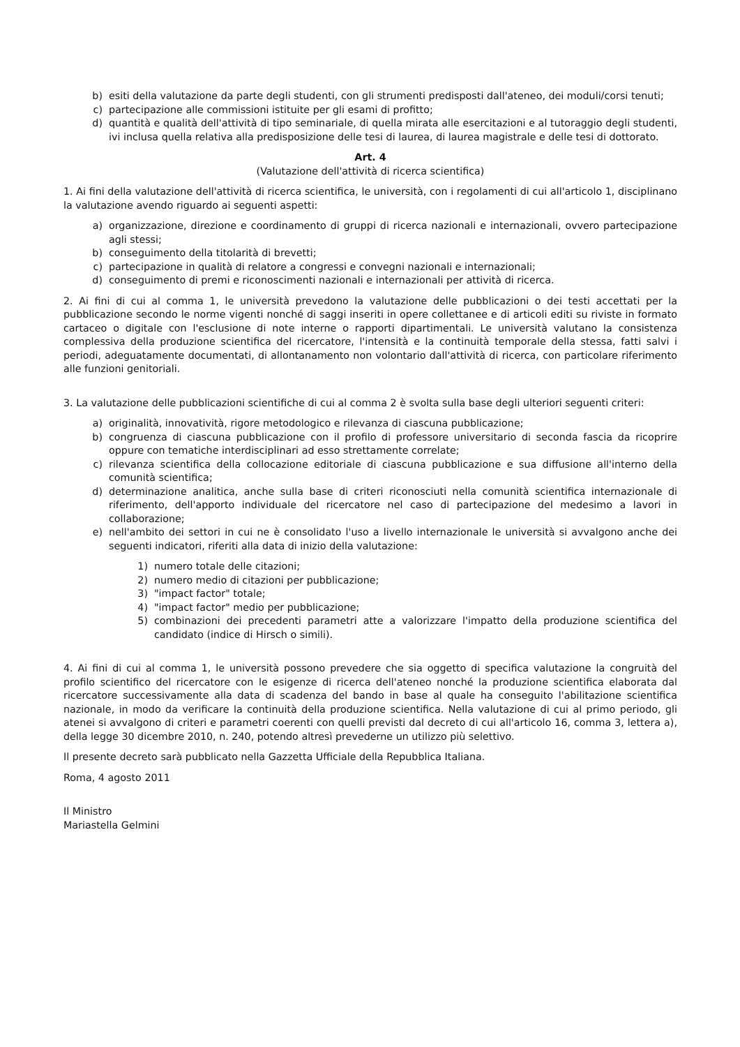b) esiti della valutazione da parte degli studenti, con gli strumenti predisposti dall'ateneo, dei moduli/corsi tenuti;
c) partecipazione alle commissioni istituite per gli esami di profitto;
d) quantità e qualità dell'attività di tipo seminariale, di quella mirata alle esercitazioni e al tutoraggio degli studenti, ivi inclusa quella relativa alla predisposizione delle tesi di laurea, di laurea magistrale e delle tesi di dottorato.
Art. 4
(Valutazione dell'attività di ricerca scientifica)
1. Ai fini della valutazione dell'attività di ricerca scientifica, le università, con i regolamenti di cui all'articolo 1, disciplinano la valutazione avendo riguardo ai seguenti aspetti:
a) organizzazione, direzione e coordinamento di gruppi di ricerca nazionali e internazionali, ovvero partecipazione agli stessi;
b) conseguimento della titolarità di brevetti;
c) partecipazione in qualità di relatore a congressi e convegni nazionali e internazionali;
d) conseguimento di premi e riconoscimenti nazionali e internazionali per attività di ricerca.
2. Ai fini di cui al comma 1, le università prevedono la valutazione delle pubblicazioni o dei testi accettati per la pubblicazione secondo le norme vigenti nonché di saggi inseriti in opere collettanee e di articoli editi su riviste in formato cartaceo o digitale con l'esclusione di note interne o rapporti dipartimentali. Le università valutano la consistenza complessiva della produzione scientifica del ricercatore, l'intensità e la continuità temporale della stessa, fatti salvi i periodi, adeguatamente documentati, di allontanamento non volontario dall'attività di ricerca, con particolare riferimento alle funzioni genitoriali.
3. La valutazione delle pubblicazioni scientifiche di cui al comma 2 è svolta sulla base degli ulteriori seguenti criteri:
a) originalità, innovatività, rigore metodologico e rilevanza di ciascuna pubblicazione;
b) congruenza di ciascuna pubblicazione con il profilo di professore universitario di seconda fascia da ricoprire oppure con tematiche interdisciplinari ad esso strettamente correlate;
c) rilevanza scientifica della collocazione editoriale di ciascuna pubblicazione e sua diffusione all'interno della comunità scientifica;
d) determinazione analitica, anche sulla base di criteri riconosciuti nella comunità scientifica internazionale di riferimento, dell'apporto individuale del ricercatore nel caso di partecipazione del medesimo a lavori in collaborazione;
e) nell'ambito dei settori in cui ne è consolidato l'uso a livello internazionale le università si avvalgono anche dei seguenti indicatori, riferiti alla data di inizio della valutazione:
1) numero totale delle citazioni;
2) numero medio di citazioni per pubblicazione;
3) "impact factor" totale;
4) "impact factor" medio per pubblicazione;
5) combinazioni dei precedenti parametri atte a valorizzare l'impatto della produzione scientifica del candidato (indice di Hirsch o simili).
4. Ai fini di cui al comma 1, le università possono prevedere che sia oggetto di specifica valutazione la congruità del profilo scientifico del ricercatore con le esigenze di ricerca dell'ateneo nonché la produzione scientifica elaborata dal ricercatore successivamente alla data di scadenza del bando in base al quale ha conseguito l'abilitazione scientifica nazionale, in modo da verificare la continuità della produzione scientifica. Nella valutazione di cui al primo periodo, gli atenei si avvalgono di criteri e parametri coerenti con quelli previsti dal decreto di cui all'articolo 16, comma 3, lettera a), della legge 30 dicembre 2010, n. 240, potendo altresì prevederne un utilizzo più selettivo.
Il presente decreto sarà pubblicato nella Gazzetta Ufficiale della Repubblica Italiana.
Roma, 4 agosto 2011
Il Ministro
Mariastella Gelmini